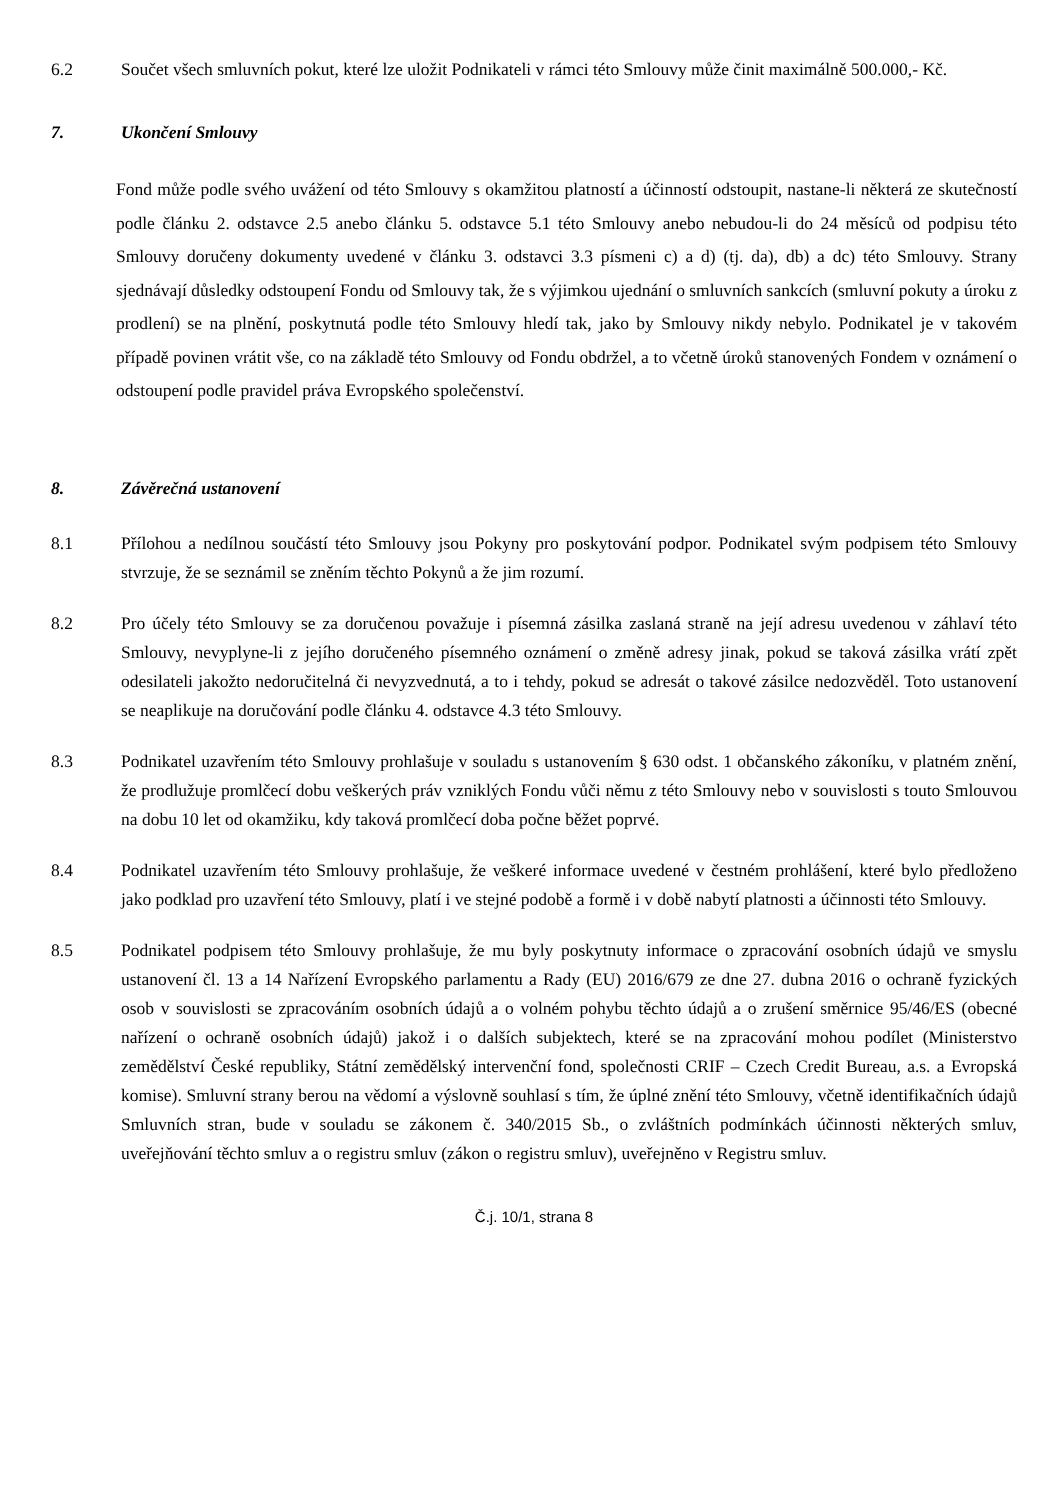6.2 Součet všech smluvních pokut, které lze uložit Podnikateli v rámci této Smlouvy může činit maximálně 500.000,- Kč.
7. Ukončení Smlouvy
Fond může podle svého uvážení od této Smlouvy s okamžitou platností a účinností odstoupit, nastane-li některá ze skutečností podle článku 2. odstavce 2.5 anebo článku 5. odstavce 5.1 této Smlouvy anebo nebudou-li do 24 měsíců od podpisu této Smlouvy doručeny dokumenty uvedené v článku 3. odstavci 3.3 písmeni c) a d) (tj. da), db) a dc) této Smlouvy. Strany sjednávají důsledky odstoupení Fondu od Smlouvy tak, že s výjimkou ujednání o smluvních sankcích (smluvní pokuty a úroku z prodlení) se na plnění, poskytnutá podle této Smlouvy hledí tak, jako by Smlouvy nikdy nebylo. Podnikatel je v takovém případě povinen vrátit vše, co na základě této Smlouvy od Fondu obdržel, a to včetně úroků stanovených Fondem v oznámení o odstoupení podle pravidel práva Evropského společenství.
8. Závěrečná ustanovení
8.1 Přílohou a nedílnou součástí této Smlouvy jsou Pokyny pro poskytování podpor. Podnikatel svým podpisem této Smlouvy stvrzuje, že se seznámil se zněním těchto Pokynů a že jim rozumí.
8.2 Pro účely této Smlouvy se za doručenou považuje i písemná zásilka zaslaná straně na její adresu uvedenou v záhlaví této Smlouvy, nevyplyne-li z jejího doručeného písemného oznámení o změně adresy jinak, pokud se taková zásilka vrátí zpět odesilateli jakožto nedoručitelná či nevyzvednutá, a to i tehdy, pokud se adresát o takové zásilce nedozvěděl. Toto ustanovení se neaplikuje na doručování podle článku 4. odstavce 4.3 této Smlouvy.
8.3 Podnikatel uzavřením této Smlouvy prohlašuje v souladu s ustanovením § 630 odst. 1 občanského zákoníku, v platném znění, že prodlužuje promlčecí dobu veškerých práv vzniklých Fondu vůči němu z této Smlouvy nebo v souvislosti s touto Smlouvou na dobu 10 let od okamžiku, kdy taková promlčecí doba počne běžet poprvé.
8.4 Podnikatel uzavřením této Smlouvy prohlašuje, že veškeré informace uvedené v čestném prohlášení, které bylo předloženo jako podklad pro uzavření této Smlouvy, platí i ve stejné podobě a formě i v době nabytí platnosti a účinnosti této Smlouvy.
8.5 Podnikatel podpisem této Smlouvy prohlašuje, že mu byly poskytnuty informace o zpracování osobních údajů ve smyslu ustanovení čl. 13 a 14 Nařízení Evropského parlamentu a Rady (EU) 2016/679 ze dne 27. dubna 2016 o ochraně fyzických osob v souvislosti se zpracováním osobních údajů a o volném pohybu těchto údajů a o zrušení směrnice 95/46/ES (obecné nařízení o ochraně osobních údajů) jakož i o dalších subjektech, které se na zpracování mohou podílet (Ministerstvo zemědělství České republiky, Státní zemědělský intervenční fond, společnosti CRIF – Czech Credit Bureau, a.s. a Evropská komise). Smluvní strany berou na vědomí a výslovně souhlasí s tím, že úplné znění této Smlouvy, včetně identifikačních údajů Smluvních stran, bude v souladu se zákonem č. 340/2015 Sb., o zvláštních podmínkách účinnosti některých smluv, uveřejňování těchto smluv a o registru smluv (zákon o registru smluv), uveřejněno v Registru smluv.
Č.j. 10/1, strana 8